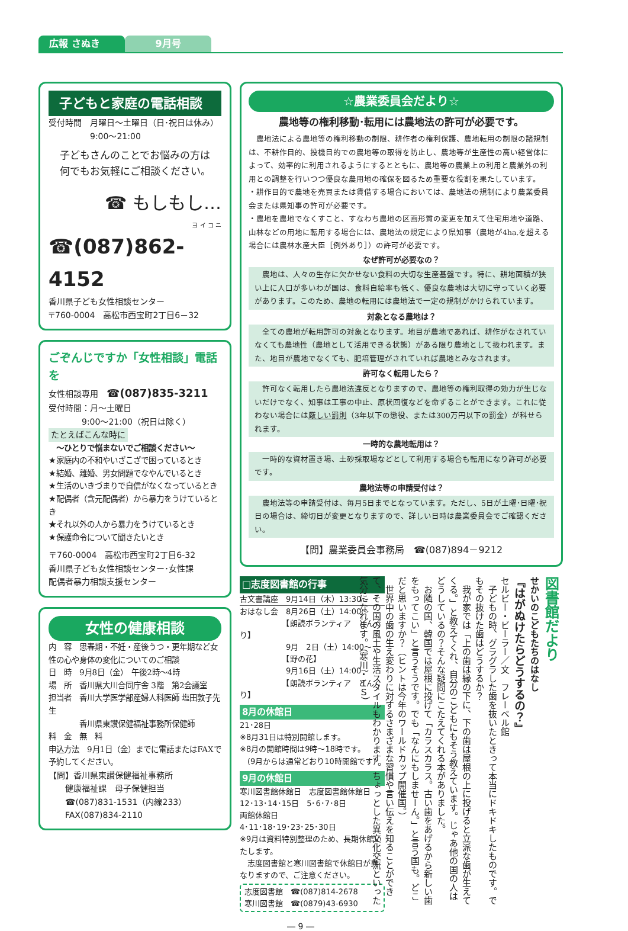広報 さぬき 9月号
子どもと家庭の電話相談
受付時間　月曜日～土曜日（日･祝日は休み）
　　　　　9:00～21:00
子どもさんのことでお悩みの方は
何でもお気軽にご相談ください。
☎ もしもし…
ヨ イ コ ニ
☎(087)862-4152
香川県子ども女性相談センター
〒760-0004　高松市西宝町2丁目6－32
ごぞんじですか「女性相談」電話を
女性相談専用　☎(087)835-3211
受付時間：月～土曜日
　　　　9:00～21:00（祝日は除く）
たとえばこんな時に
　～ひとりで悩まないでご相談ください～
★家庭内の不和やいざこざで困っているとき
★結婚、離婚、男女問題でなやんでいるとき
★生活のいきづまりで自信がなくなっているとき
★配偶者（含元配偶者）から暴力をうけているとき
★それ以外の人から暴力をうけているとき
★保護命令について聞きたいとき
〒760-0004　高松市西宝町2丁目6-32
香川県子ども女性相談センター･女性課
配偶者暴力相談支援センター
女性の健康相談
内　容　思春期・不妊・産後うつ・更年期など女性の心や身体の変化についてのご相談
日　時　9月8日（金）　午後2時～4時
場　所　香川県大川合同庁舎 3階　第2会議室
担当者　香川大学医学部産婦人科医師 塩田敦子先生
　　　　香川県東讃保健福祉事務所保健師
料　金　無　料
申込方法　9月1日（金）までに電話またはFAXで予約してください。
【問】香川県東讃保健福祉事務所
　　健康福祉課　母子保健担当
　　☎(087)831-1531（内線233）
　　FAX(087)834-2110
☆農業委員会だより☆
農地等の権利移動･転用には農地法の許可が必要です。
　農地法による農地等の権利移動の制限、耕作者の権利保護、農地転用の制限の諸規制は、不耕作目的、投機目的での農地等の取得を防止し、農地等が生産性の高い経営体によって、効率的に利用されるようにするとともに、農地等の農業上の利用と農業外の利用との調整を行いつつ優良な農用地の確保を図るため重要な役割を果たしています。
・耕作目的で農地を売買または賃借する場合においては、農地法の規制により農業委員会または県知事の許可が必要です。
・農地を農地でなくすこと、すなわち農地の区画形質の変更を加えて住宅用地や道路、山林などの用地に転用する場合には、農地法の規定により県知事（農地が4ha.を超える場合には農林水産大臣［例外あり］）の許可が必要です。
なぜ許可が必要なの？
　農地は、人々の生存に欠かせない食料の大切な生産基盤です。特に、耕地面積が狭い上に人口が多いわが国は、食料自給率も低く、優良な農地は大切に守っていく必要があります。このため、農地の転用には農地法で一定の規制がかけられています。
対象となる農地は？
　全ての農地が転用許可の対象となります。地目が農地であれば、耕作がなされていなくても農地性（農地として活用できる状態）がある限り農地として扱われます。また、地目が農地でなくても、肥培管理がされていれば農地とみなされます。
許可なく転用したら？
　許可なく転用したら農地法違反となりますので、農地等の権利取得の効力が生じないだけでなく、知事は工事の中止、原状回復などを命ずることができます。これに従わない場合には厳しい罰則（3年以下の懲役、または300万円以下の罰金）が科せられます。
一時的な農地転用は？
　一時的な資材置き場、土砂採取場などとして利用する場合も転用になり許可が必要です。
農地法等の申請受付は？
　農地法等の申請受付は、毎月5日までとなっています。ただし、5日が土曜･日曜･祝日の場合は、締切日が変更となりますので、詳しい日時は農業委員会でご確認ください。
【問】農業委員会事務局　☎(087)894－9212
□志度図書館の行事
古文書講座　9月14日（木）13:30～
おはなし会　8月26日（土）14:00～
　　　　　　【朗読ボランティア　どんぐり】
　　　　　　9月　2日（土）14:00～
　　　　　　【野の花】
　　　　　　9月16日（土）14:00～
　　　　　　【朗読ボランティア　どんぐり】
8月の休館日
21･28日
※8月31日は特別開館します。
※8月の開館時間は9時～18時です。
　(9月からは通常どおり10時開館です)
9月の休館日
寒川図書館休館日　志度図書館休館日
12･13･14･15日　5･6･7･8日
両館休館日
4･11･18･19･23･25･30日
※9月は資料特別整理のため、長期休館いたします。
　志度図書館と寒川図書館で休館日が異なりますので、ご注意ください。
志度図書館　☎(087)814-2678
寒川図書館　☎(0879)43-6930
図書館だより
せかいのこどもたちのはなし
『はがぬけたらどうするの？』
セルビー・ビーラー／文　フレーベル館
　子どもの時、グラグラした歯を抜いたときって本当にドキドキしたものです。でもその抜けた歯はどうするか？
　我が家では「上の歯は縁の下に、下の歯は屋根の上に投げると立派な歯が生えてくる。」と教えてくれ、自分のこどもにもそう教えています。じゃあ他の国の人はどうしているの？そんな疑問にこたえてくれる本がありました。
　お隣の国、韓国では屋根に投げて「カラスカラス。古い歯をあげるから新しい歯をもってこい」と言うそうです。でも「なんにもしませーん。」と言う国も。どこだと思いますか？（ヒントは今年のワールドカップ開催国。）
　世界中の歯の生え変わりに対するさまざまな習慣や言い伝えを知ることができて、その国の風土や生活スタイルもわかります。ちょっとした異文化交流といった気分になれます。（寒川・ＩＳ）
― 9 ―